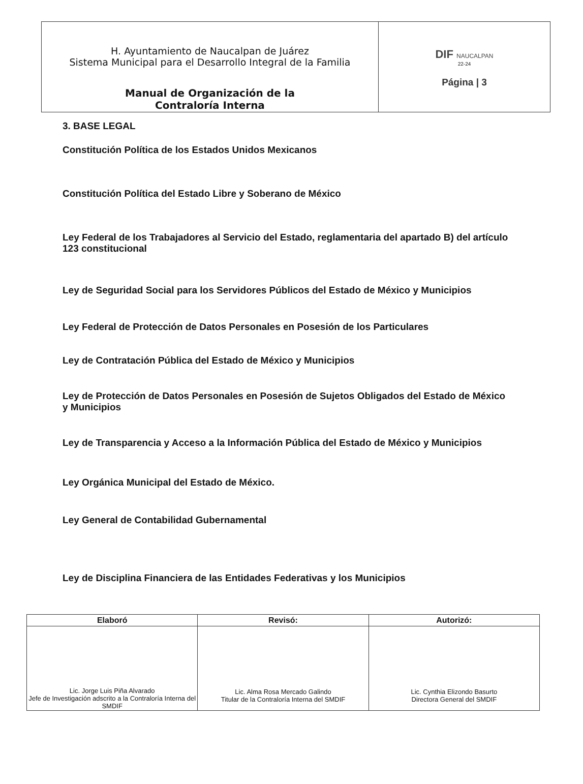| H. Ayuntamiento de Naucalpan de Juárez Sistema Municipal para el Desarrollo Integral de la Familia Manual de Organización de la Contraloría Interna | DIF NAUCALPAN 22-24 Página / 3 |
3. BASE LEGAL
Constitución Política de los Estados Unidos Mexicanos
Constitución Política del Estado Libre y Soberano de México
Ley Federal de los Trabajadores al Servicio del Estado, reglamentaria del apartado B) del artículo 123 constitucional
Ley de Seguridad Social para los Servidores Públicos del Estado de México y Municipios
Ley Federal de Protección de Datos Personales en Posesión de los Particulares
Ley de Contratación Pública del Estado de México y Municipios
Ley de Protección de Datos Personales en Posesión de Sujetos Obligados del Estado de México y Municipios
Ley de Transparencia y Acceso a la Información Pública del Estado de México y Municipios
Ley Orgánica Municipal del Estado de México.
Ley General de Contabilidad Gubernamental
Ley de Disciplina Financiera de las Entidades Federativas y los Municipios
| Elaboró | Revisó: | Autorizó: |
| --- | --- | --- |
| Lic. Jorge Luis Piña Alvarado Jefe de Investigación adscrito a la Contraloría Interna del SMDIF | Lic. Alma Rosa Mercado Galindo Titular de la Contraloría Interna del SMDIF | Lic. Cynthia Elizondo Basurto Directora General del SMDIF |